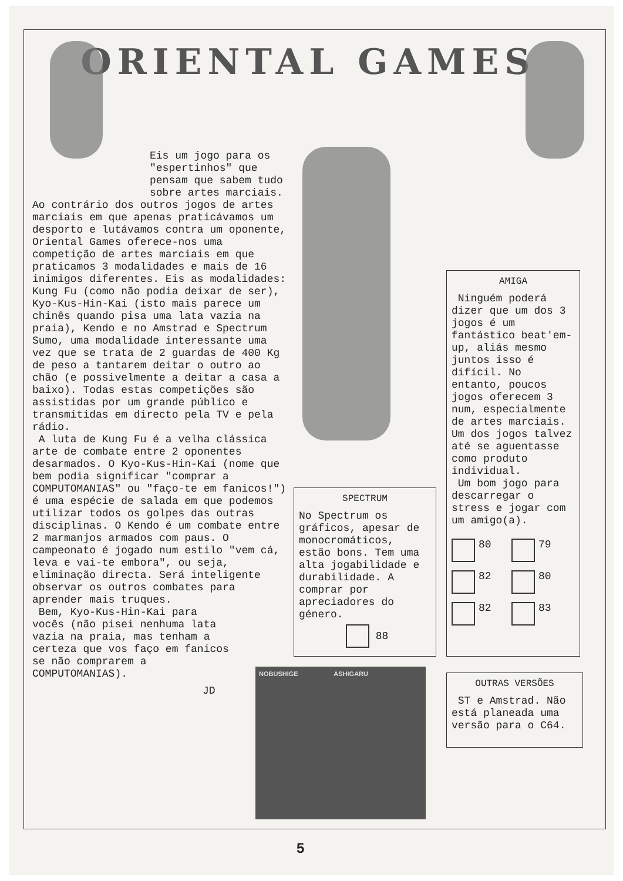ORIENTAL GAMES
Eis um jogo para os "espertinhos" que pensam que sabem tudo sobre artes marciais.
Ao contrário dos outros jogos de artes marciais em que apenas praticávamos um desporto e lutávamos contra um oponente, Oriental Games oferece-nos uma competição de artes marciais em que praticamos 3 modalidades e mais de 16 inimigos diferentes. Eis as modalidades: Kung Fu (como não podia deixar de ser), Kyo-Kus-Hin-Kai (isto mais parece um chinês quando pisa uma lata vazia na praia), Kendo e no Amstrad e Spectrum Sumo, uma modalidade interessante uma vez que se trata de 2 guardas de 400 Kg de peso a tantarem deitar o outro ao chão (e possivelmente a deitar a casa a baixo). Todas estas competições são assistidas por um grande público e transmitidas em directo pela TV e pela rádio.
A luta de Kung Fu é a velha clássica arte de combate entre 2 oponentes desarmados. O Kyo-Kus-Hin-Kai (nome que bem podia significar "comprar a COMPUTOMANIAS" ou "faço-te em fanicos!") é uma espécie de salada em que podemos utilizar todos os golpes das outras disciplinas. O Kendo é um combate entre 2 marmanjos armados com paus. O campeonato é jogado num estilo "vem cá, leva e vai-te embora", ou seja, eliminação directa. Será inteligente observar os outros combates para aprender mais truques.
Bem, Kyo-Kus-Hin-Kai para vocês (não pisei nenhuma lata vazia na praia, mas tenham a certeza que vos faço em fanicos se não comprarem a COMPUTOMANIAS).
JD
SPECTRUM
No Spectrum os gráficos, apesar de monocromáticos, estão bons. Tem uma alta jogabilidade e durabilidade. A comprar por apreciadores do género.
88
AMIGA
Ninguém poderá dizer que um dos 3 jogos é um fantástico beat'em-up, aliás mesmo juntos isso é difícil. No entanto, poucos jogos oferecem 3 num, especialmente de artes marciais. Um dos jogos talvez até se aguentasse como produto individual.
Um bom jogo para descarregar o stress e jogar com um amigo(a).
80
79
82
80
82
83
OUTRAS VERSÕES
ST e Amstrad. Não está planeada uma versão para o C64.
NOBUSHIGE ASHIGARU
5